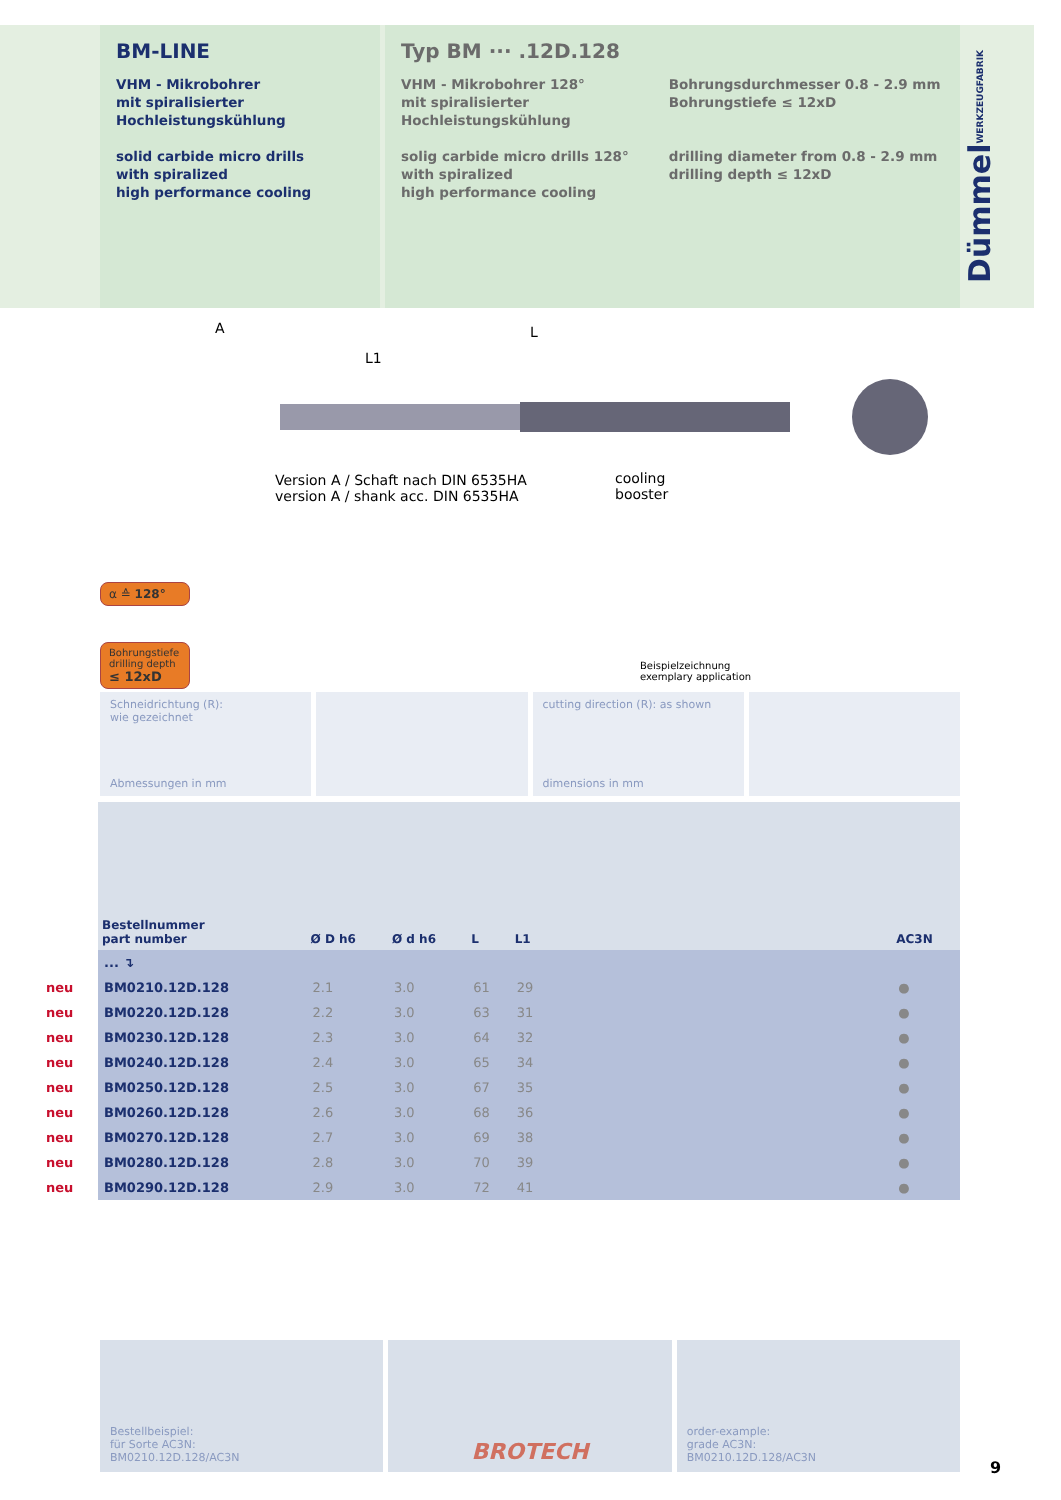BM-LINE
VHM - Mikrobohrer
mit spiralisierter
Hochleistungskühlung
solid carbide micro drills
with spiralized
high performance cooling
Typ BM ··· .12D.128
VHM - Mikrobohrer 128°
mit spiralisierter
Hochleistungskühlung
solig carbide micro drills 128°
with spiralized
high performance cooling
Bohrungsdurchmesser 0.8 - 2.9 mm
Bohrungstiefe ≤ 12xD
drilling diameter from 0.8 - 2.9 mm
drilling depth ≤ 12xD
DümmelWERKZEUGFABRIK
Version A / Schaft nach DIN 6535HA
version A / shank acc. DIN 6535HA
cooling
booster
A L
L1
α ≙ 128°
Bohrungstiefe
drilling depth
≤ 12xD
Beispielzeichnung
exemplary application
Schneidrichtung (R):
wie gezeichnet
Abmessungen in mm
cutting direction (R): as shown
dimensions in mm
| | Bestellnummer part number | Ø D h6 | Ø d h6 | L | L1 | | AC3N |
| --- | --- | --- | --- | --- | --- | --- | --- |
| | ... ↴ | | | | | | |
| neu | BM0210.12D.128 | 2.1 | 3.0 | 61 | 29 | | ● |
| neu | BM0220.12D.128 | 2.2 | 3.0 | 63 | 31 | | ● |
| neu | BM0230.12D.128 | 2.3 | 3.0 | 64 | 32 | | ● |
| neu | BM0240.12D.128 | 2.4 | 3.0 | 65 | 34 | | ● |
| neu | BM0250.12D.128 | 2.5 | 3.0 | 67 | 35 | | ● |
| neu | BM0260.12D.128 | 2.6 | 3.0 | 68 | 36 | | ● |
| neu | BM0270.12D.128 | 2.7 | 3.0 | 69 | 38 | | ● |
| neu | BM0280.12D.128 | 2.8 | 3.0 | 70 | 39 | | ● |
| neu | BM0290.12D.128 | 2.9 | 3.0 | 72 | 41 | | ● |
Bestellbeispiel:
für Sorte AC3N:
BM0210.12D.128/AC3N
BROTECH
order-example:
grade AC3N:
BM0210.12D.128/AC3N
9